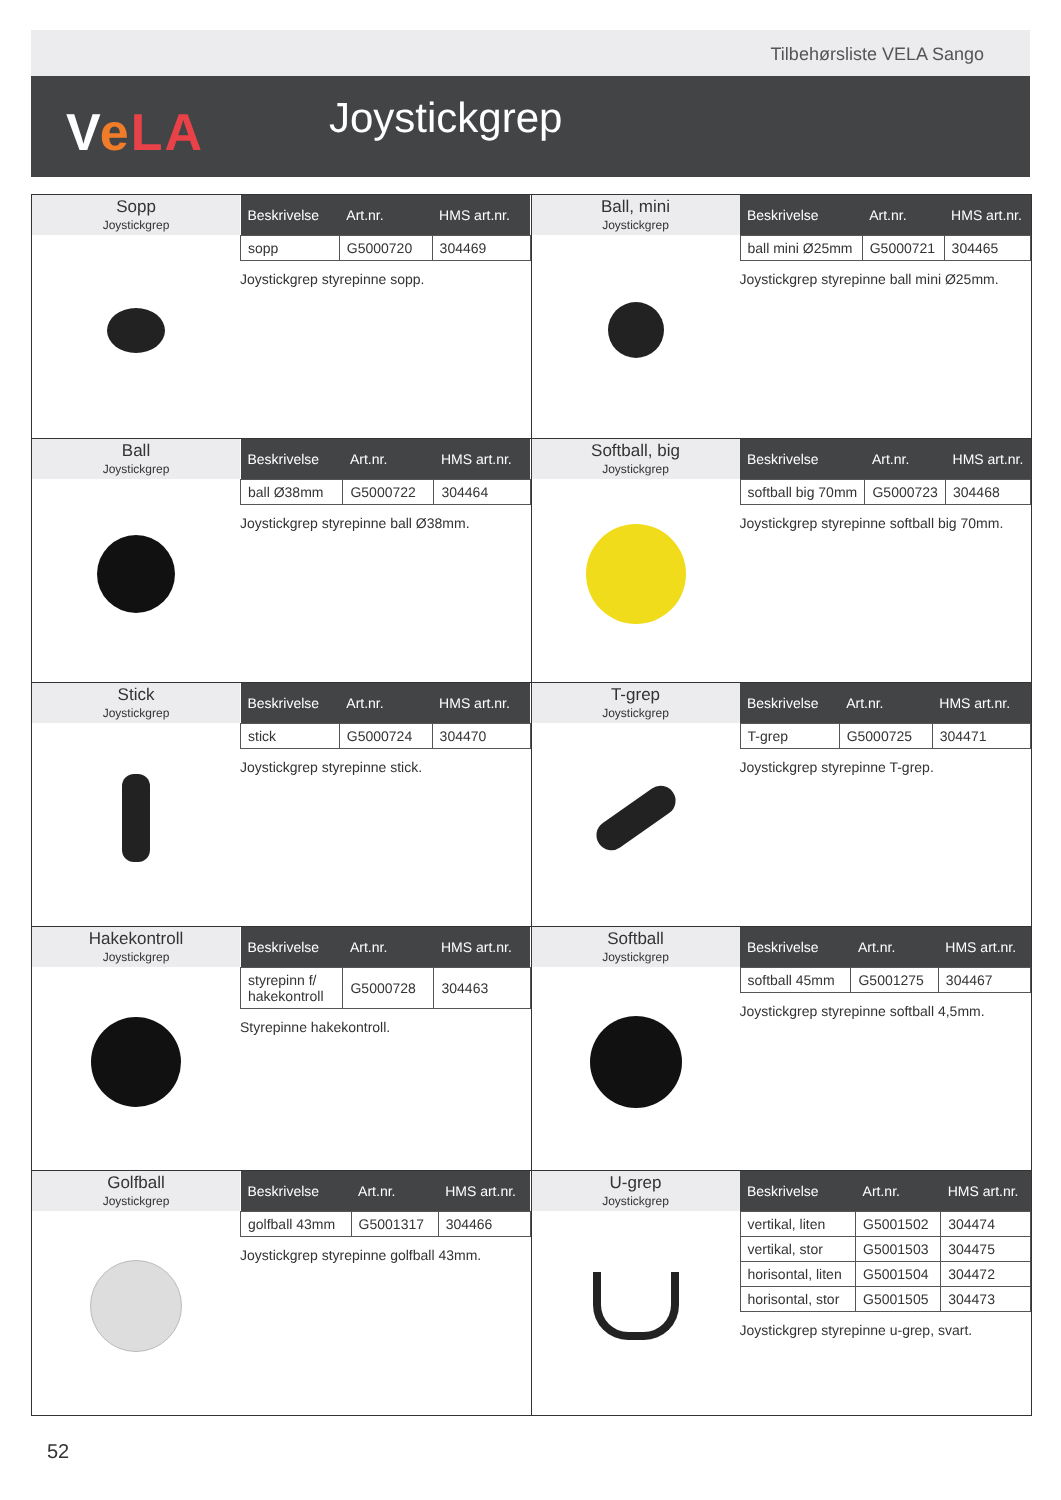Tilbehørsliste VELA Sango
VeLA Joystickgrep
Sopp
Joystickgrep
| Beskrivelse | Art.nr. | HMS art.nr. |
| --- | --- | --- |
| sopp | G5000720 | 304469 |
Joystickgrep styrepinne sopp.
Ball, mini
Joystickgrep
| Beskrivelse | Art.nr. | HMS art.nr. |
| --- | --- | --- |
| ball mini Ø25mm | G5000721 | 304465 |
Joystickgrep styrepinne ball mini Ø25mm.
Ball
Joystickgrep
| Beskrivelse | Art.nr. | HMS art.nr. |
| --- | --- | --- |
| ball Ø38mm | G5000722 | 304464 |
Joystickgrep styrepinne ball Ø38mm.
Softball, big
Joystickgrep
| Beskrivelse | Art.nr. | HMS art.nr. |
| --- | --- | --- |
| softball big 70mm | G5000723 | 304468 |
Joystickgrep styrepinne softball big 70mm.
Stick
Joystickgrep
| Beskrivelse | Art.nr. | HMS art.nr. |
| --- | --- | --- |
| stick | G5000724 | 304470 |
Joystickgrep styrepinne stick.
T-grep
Joystickgrep
| Beskrivelse | Art.nr. | HMS art.nr. |
| --- | --- | --- |
| T-grep | G5000725 | 304471 |
Joystickgrep styrepinne T-grep.
Hakekontroll
Joystickgrep
| Beskrivelse | Art.nr. | HMS art.nr. |
| --- | --- | --- |
| styrepinn f/ hakekontroll | G5000728 | 304463 |
Styrepinne hakekontroll.
Softball
Joystickgrep
| Beskrivelse | Art.nr. | HMS art.nr. |
| --- | --- | --- |
| softball 45mm | G5001275 | 304467 |
Joystickgrep styrepinne softball 4,5mm.
Golfball
Joystickgrep
| Beskrivelse | Art.nr. | HMS art.nr. |
| --- | --- | --- |
| golfball 43mm | G5001317 | 304466 |
Joystickgrep styrepinne golfball 43mm.
U-grep
Joystickgrep
| Beskrivelse | Art.nr. | HMS art.nr. |
| --- | --- | --- |
| vertikal, liten | G5001502 | 304474 |
| vertikal, stor | G5001503 | 304475 |
| horisontal, liten | G5001504 | 304472 |
| horisontal, stor | G5001505 | 304473 |
Joystickgrep styrepinne u-grep, svart.
52